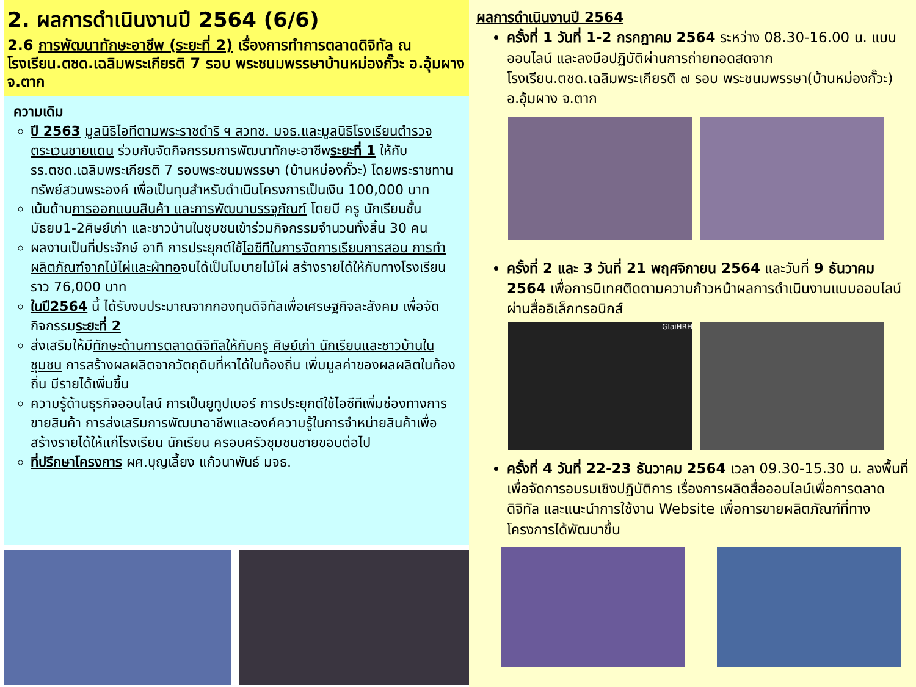2. ผลการดำเนินงานปี 2564 (6/6)
2.6 การพัฒนาทักษะอาชีพ (ระยะที่ 2) เรื่องการทำการตลาดดิจิทัล ณ โรงเรียน.ตชด.เฉลิมพระเกียรติ 7 รอบ พระชนมพรรษาบ้านหม่องกั๊วะ อ.อุ้มผาง จ.ตาก
ความเดิม
ปี 2563 มูลนิธิไอทีตามพระราชดำริ ฯ สวทช. มจธ.และมูลนิธิโรงเรียนตำรวจตระเวนชายแดน ร่วมกันจัดกิจกรรมการพัฒนาทักษะอาชีพระยะที่ 1 ให้กับรร.ตชด.เฉลิมพระเกียรติ 7 รอบพระชนมพรรษา (บ้านหม่องกั๊วะ) โดยพระราชทานทรัพย์สวนพระองค์ เพื่อเป็นทุนสำหรับดำเนินโครงการเป็นเงิน 100,000 บาท
เน้นด้านการออกแบบสินค้า และการพัฒนาบรรจุภัณฑ์ โดยมี ครู นักเรียนชั้นมัธยม1-2ศิษย์เก่า และชาวบ้านในชุมชนเข้าร่วมกิจกรรมจำนวนทั้งสิ้น 30 คน
ผลงานเป็นที่ประจักษ์ อาทิ การประยุกต์ใช้ไอซีทีในการจัดการเรียนการสอน การทำผลิตภัณฑ์จากไม้ไผ่และผ้าทอจนได้เป็นโมบายไม้ไผ่ สร้างรายได้ให้กับทางโรงเรียนราว 76,000 บาท
ในปี2564 นี้ ได้รับงบประมาณจากกองทุนดิจิทัลเพื่อเศรษฐกิจละสังคม เพื่อจัดกิจกรรมระยะที่ 2
ส่งเสริมให้มีทักษะด้านการตลาดดิจิทัลให้กับครู ศิษย์เก่า นักเรียนและชาวบ้านในชุมชน การสร้างผลผลิตจากวัตถุดิบที่หาได้ในท้องถิ่น เพิ่มมูลค่าของผลผลิตในท้องถิ่น มีรายได้เพิ่มขึ้น
ความรู้ด้านธุรกิจออนไลน์ การเป็นยูทูปเบอร์ การประยุกต์ใช้ไอซีทีเพิ่มช่องทางการขายสินค้า การส่งเสริมการพัฒนาอาชีพและองค์ความรู้ในการจำหน่ายสินค้าเพื่อสร้างรายได้ให้แก่โรงเรียน นักเรียน ครอบครัวชุมชนชายขอบต่อไป
ที่ปรึกษาโครงการ ผศ.บุญเลี้ยง แก้วนาพันธ์ มจธ.
ผลการดำเนินงานปี 2564
ครั้งที่ 1 วันที่ 1-2 กรกฎาคม 2564 ระหว่าง 08.30-16.00 น. แบบออนไลน์ และลงมือปฏิบัติผ่านการถ่ายทอดสดจากโรงเรียน.ตชด.เฉลิมพระเกียรติ ๗ รอบ พระชนมพรรษา(บ้านหม่องกั๊วะ) อ.อุ้มผาง จ.ตาก
ครั้งที่ 2 และ 3 วันที่ 21 พฤศจิกายน 2564 และวันที่ 9 ธันวาคม 2564 เพื่อการนิเทศติดตามความก้าวหน้าผลการดำเนินงานแบบออนไลน์ผ่านสื่ออิเล็กทรอนิกส์
GlaiHRH
ครั้งที่ 4 วันที่ 22-23 ธันวาคม 2564 เวลา 09.30-15.30 น. ลงพื้นที่เพื่อจัดการอบรมเชิงปฏิบัติการ เรื่องการผลิตสื่อออนไลน์เพื่อการตลาดดิจิทัล และแนะนำการใช้งาน Website เพื่อการขายผลิตภัณฑ์ที่ทางโครงการได้พัฒนาขึ้น